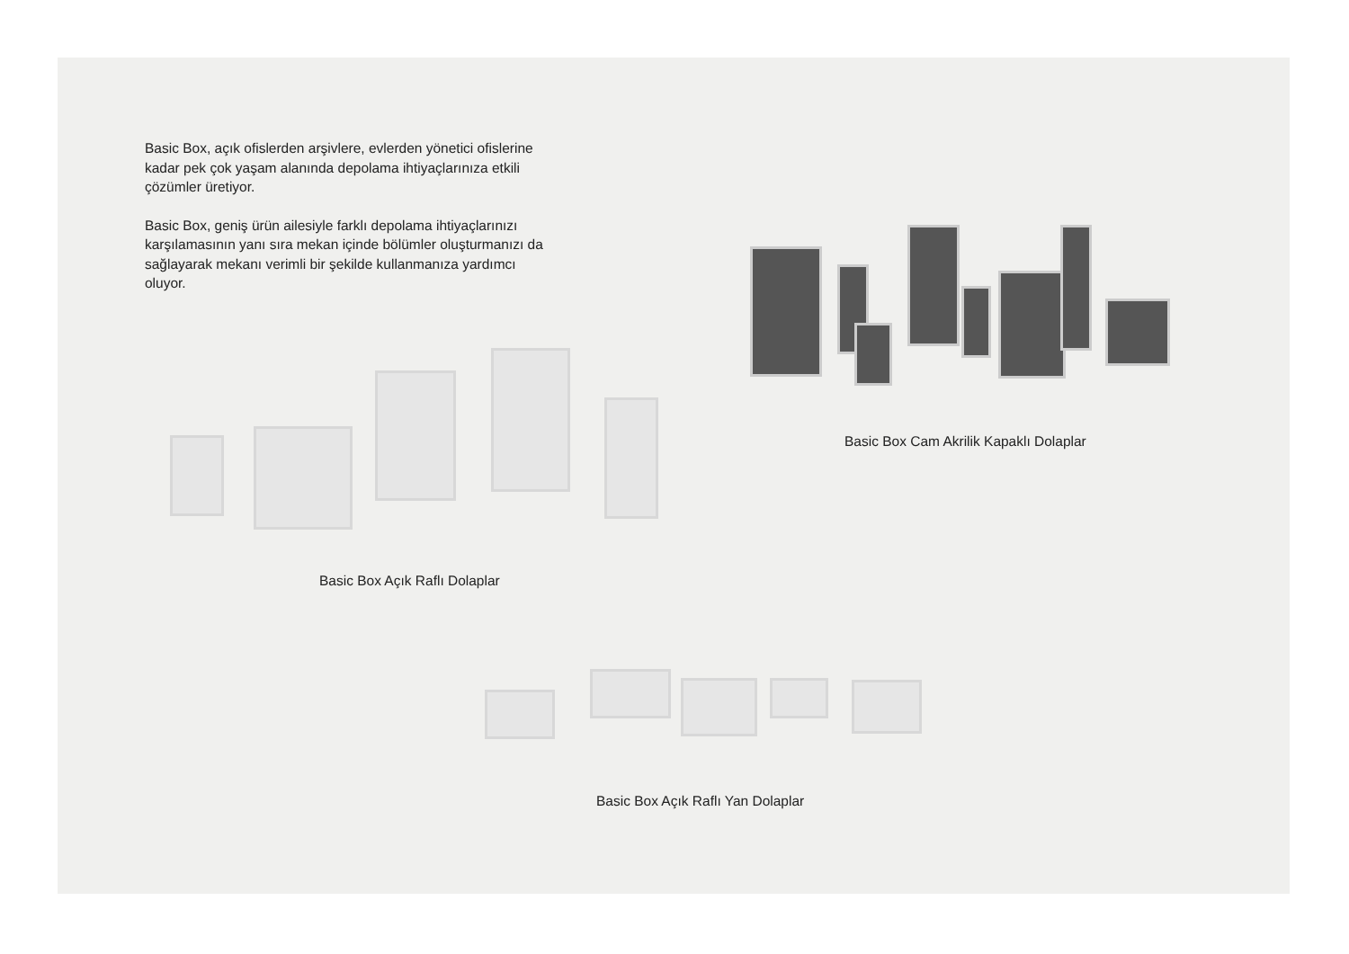Basic Box, açık ofislerden arşivlere, evlerden yönetici ofislerine kadar pek çok yaşam alanında depolama ihtiyaçlarınıza etkili çözümler üretiyor.
Basic Box, geniş ürün ailesiyle farklı depolama ihtiyaçlarınızı karşılamasının yanı sıra mekan içinde bölümler oluşturmanızı da sağlayarak mekanı verimli bir şekilde kullanmanıza yardımcı oluyor.
Basic Box Cam Akrilik Kapaklı Dolaplar
Basic Box Açık Raflı Dolaplar
Basic Box Açık Raflı Yan Dolaplar